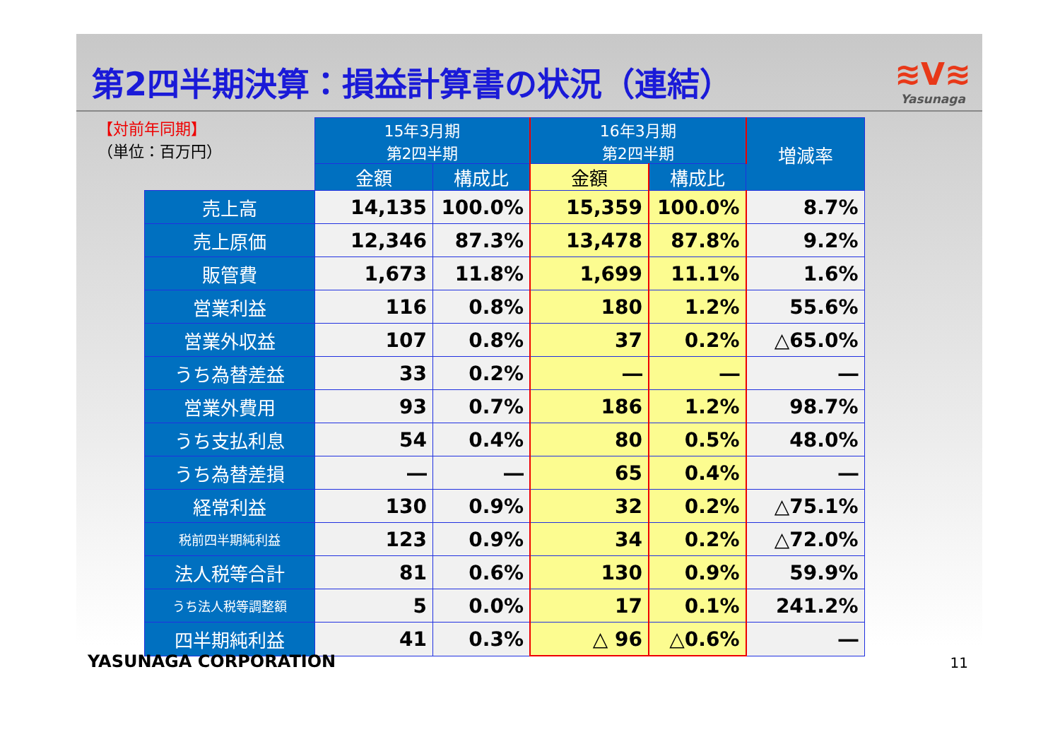第2四半期決算：損益計算書の状況（連結）
≋V≋
Yasunaga
【対前年同期】
（単位：百万円）
| | 15年3月期 第2四半期 | | 16年3月期 第2四半期 | | 増減率 |
| --- | --- | --- | --- | --- | --- |
| | 金額 | 構成比 | 金額 | 構成比 | |
| 売上高 | 14,135 | 100.0% | 15,359 | 100.0% | 8.7% |
| 売上原価 | 12,346 | 87.3% | 13,478 | 87.8% | 9.2% |
| 販管費 | 1,673 | 11.8% | 1,699 | 11.1% | 1.6% |
| 営業利益 | 116 | 0.8% | 180 | 1.2% | 55.6% |
| 営業外収益 | 107 | 0.8% | 37 | 0.2% | △65.0% |
| うち為替差益 | 33 | 0.2% | ― | ― | ― |
| 営業外費用 | 93 | 0.7% | 186 | 1.2% | 98.7% |
| うち支払利息 | 54 | 0.4% | 80 | 0.5% | 48.0% |
| うち為替差損 | ― | ― | 65 | 0.4% | ― |
| 経常利益 | 130 | 0.9% | 32 | 0.2% | △75.1% |
| 税前四半期純利益 | 123 | 0.9% | 34 | 0.2% | △72.0% |
| 法人税等合計 | 81 | 0.6% | 130 | 0.9% | 59.9% |
| うち法人税等調整額 | 5 | 0.0% | 17 | 0.1% | 241.2% |
| 四半期純利益 | 41 | 0.3% | △ 96 | △0.6% | ― |
YASUNAGA CORPORATION 11